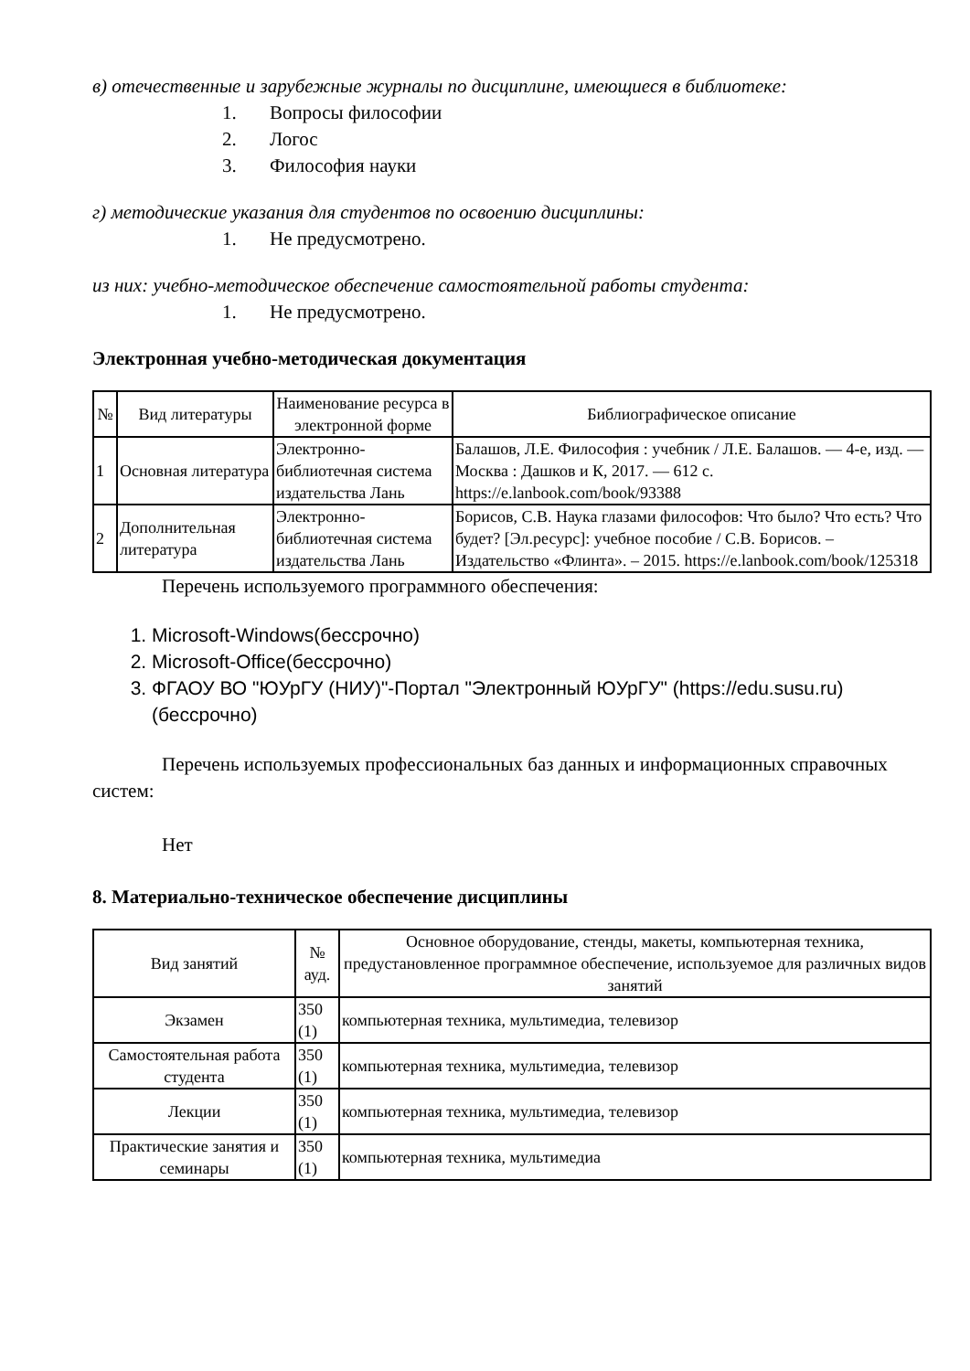в) отечественные и зарубежные журналы по дисциплине, имеющиеся в библиотеке:
1. Вопросы философии
2. Логос
3. Философия науки
г) методические указания для студентов по освоению дисциплины:
1. Не предусмотрено.
из них: учебно-методическое обеспечение самостоятельной работы студента:
1. Не предусмотрено.
Электронная учебно-методическая документация
| № | Вид литературы | Наименование ресурса в электронной форме | Библиографическое описание |
| --- | --- | --- | --- |
| 1 | Основная литература | Электронно-библиотечная система издательства Лань | Балашов, Л.Е. Философия : учебник / Л.Е. Балашов. — 4-е, изд. — Москва : Дашков и К, 2017. — 612 с. https://e.lanbook.com/book/93388 |
| 2 | Дополнительная литература | Электронно-библиотечная система издательства Лань | Борисов, С.В. Наука глазами философов: Что было? Что есть? Что будет? [Эл.ресурс]: учебное пособие / С.В. Борисов. – Издательство «Флинта». – 2015. https://e.lanbook.com/book/125318 |
Перечень используемого программного обеспечения:
1. Microsoft-Windows(бессрочно)
2. Microsoft-Office(бессрочно)
3. ФГАОУ ВО "ЮУрГУ (НИУ)"-Портал "Электронный ЮУрГУ" (https://edu.susu.ru)(бессрочно)
Перечень используемых профессиональных баз данных и информационных справочных систем:
Нет
8. Материально-техническое обеспечение дисциплины
| Вид занятий | № ауд. | Основное оборудование, стенды, макеты, компьютерная техника, предустановленное программное обеспечение, используемое для различных видов занятий |
| --- | --- | --- |
| Экзамен | 350 (1) | компьютерная техника, мультимедиа, телевизор |
| Самостоятельная работа студента | 350 (1) | компьютерная техника, мультимедиа, телевизор |
| Лекции | 350 (1) | компьютерная техника, мультимедиа, телевизор |
| Практические занятия и семинары | 350 (1) | компьютерная техника, мультимедиа |